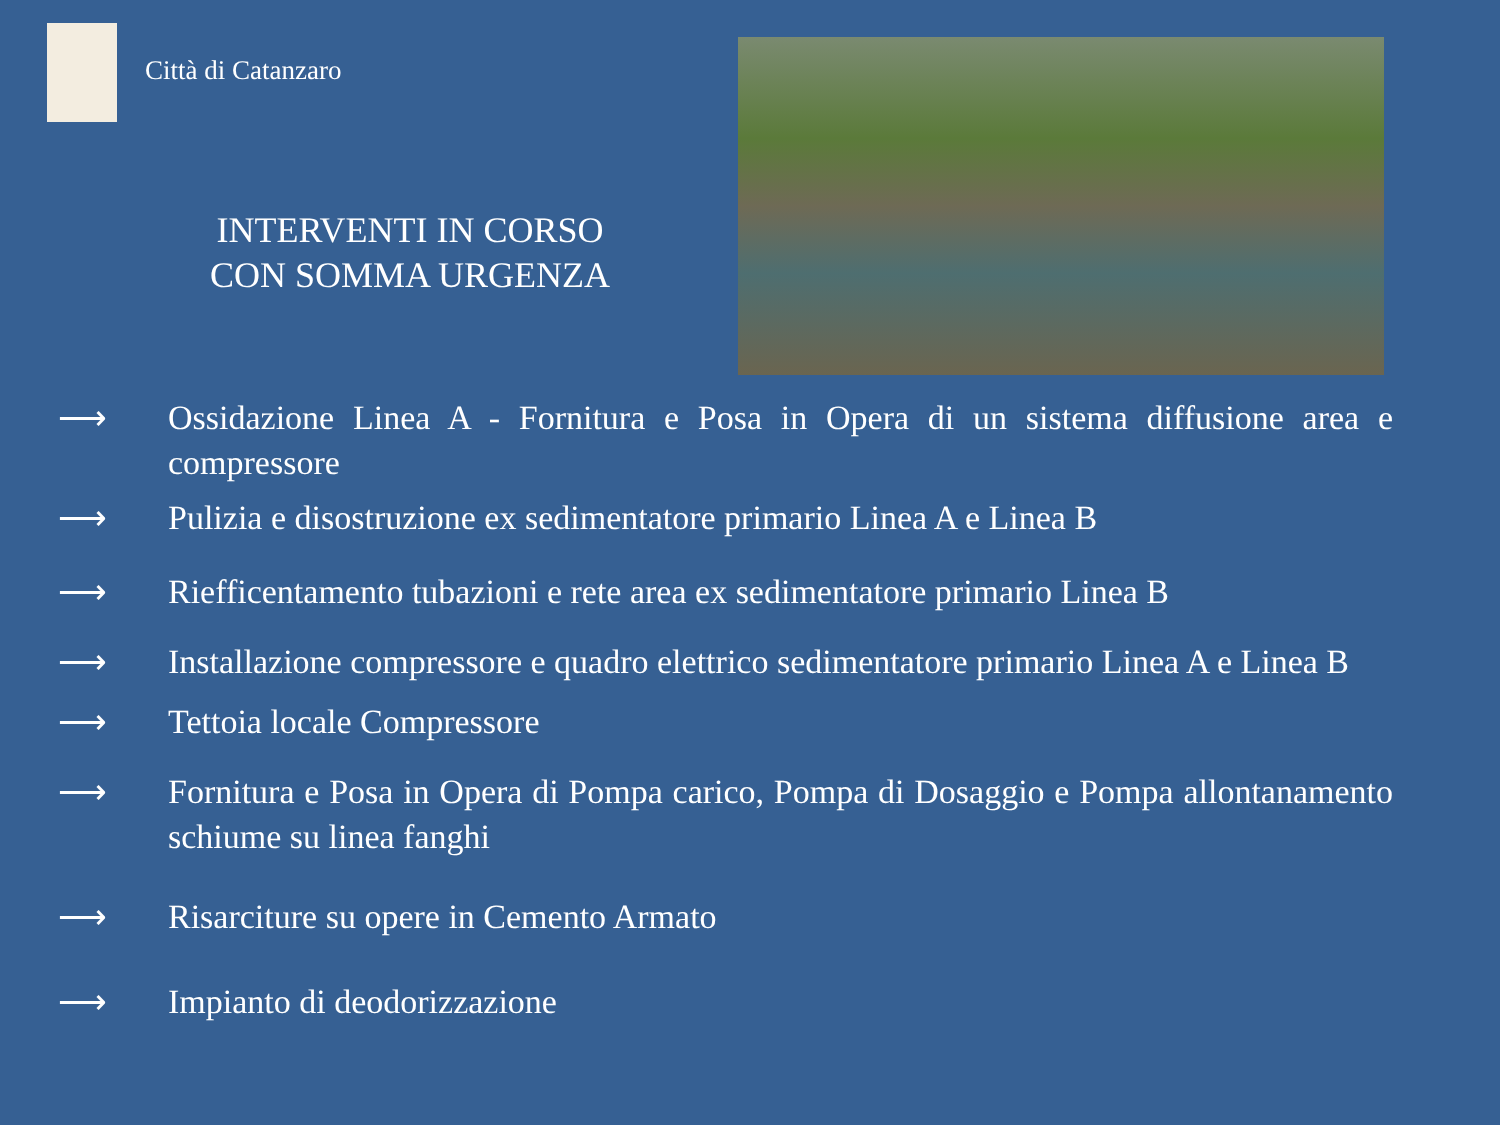Città di Catanzaro
INTERVENTI IN CORSO
CON SOMMA URGENZA
⟶ Ossidazione Linea A - Fornitura e Posa in Opera di un sistema diffusione area e compressore
⟶ Pulizia e disostruzione ex sedimentatore primario Linea A e Linea B
⟶ Riefficentamento tubazioni e rete area ex sedimentatore primario Linea B
⟶ Installazione compressore e quadro elettrico sedimentatore primario Linea A e Linea B
⟶ Tettoia locale Compressore
⟶ Fornitura e Posa in Opera di Pompa carico, Pompa di Dosaggio e Pompa allontanamento schiume su linea fanghi
⟶ Risarciture su opere in Cemento Armato
⟶ Impianto di deodorizzazione